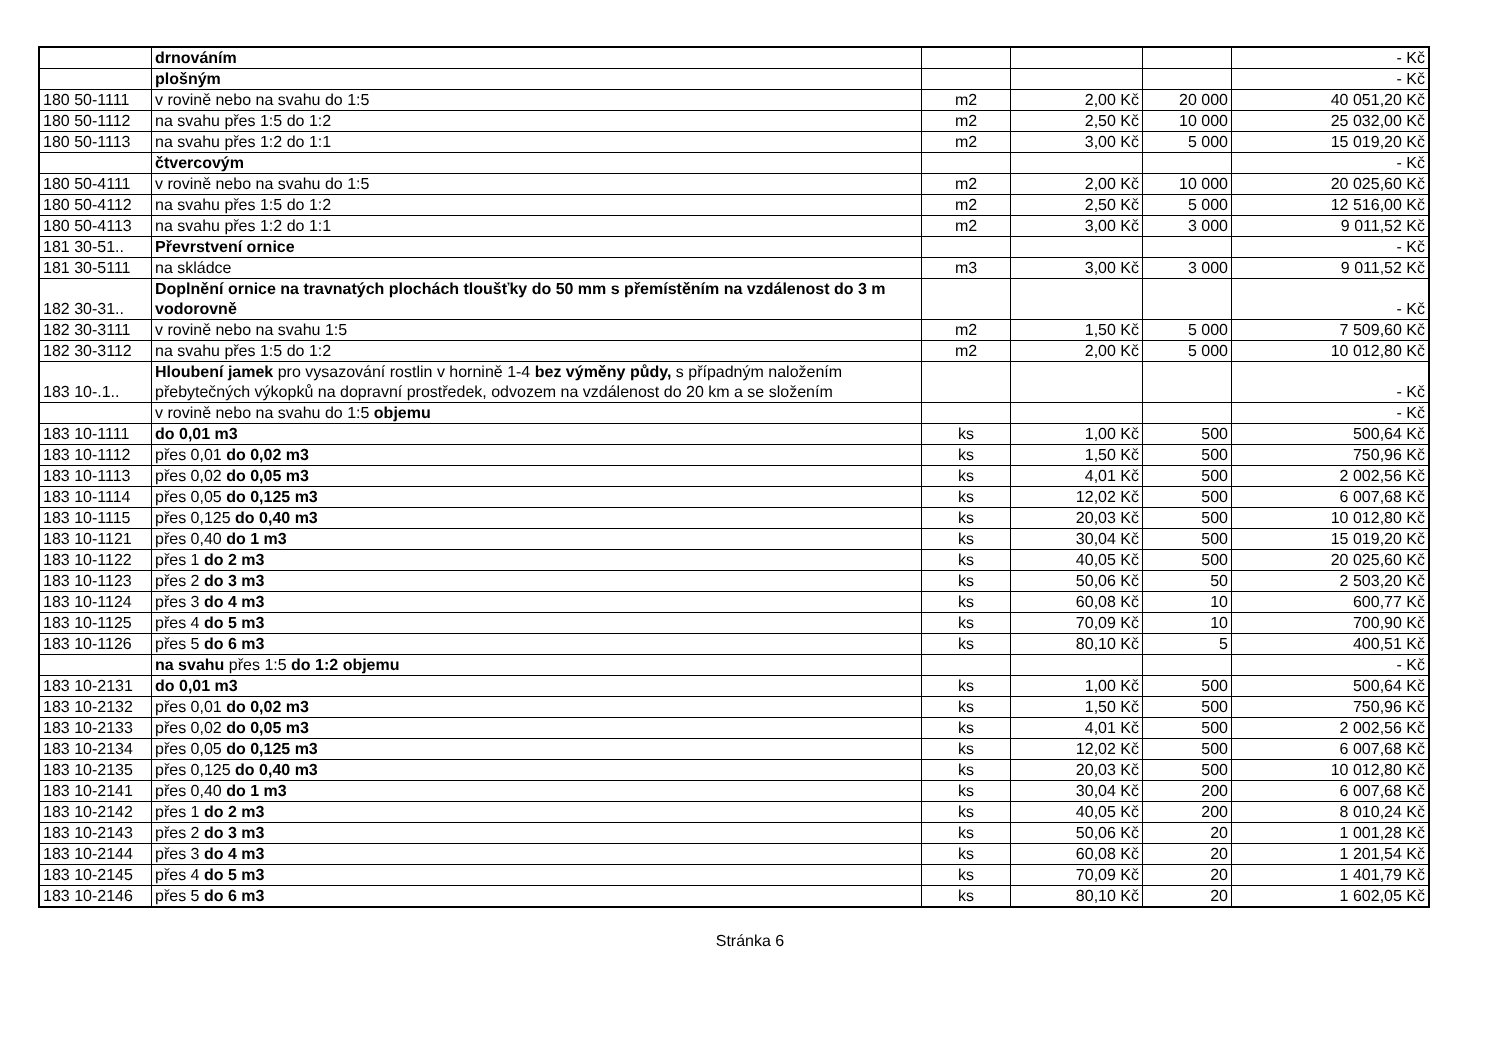| | drnováním | | | | - Kč |
| | plošným | | | | - Kč |
| 180 50-1111 | v rovině nebo na svahu do 1:5 | m2 | 2,00 Kč | 20 000 | 40 051,20 Kč |
| 180 50-1112 | na svahu přes 1:5 do 1:2 | m2 | 2,50 Kč | 10 000 | 25 032,00 Kč |
| 180 50-1113 | na svahu přes 1:2 do 1:1 | m2 | 3,00 Kč | 5 000 | 15 019,20 Kč |
| | čtvercovým | | | | - Kč |
| 180 50-4111 | v rovině nebo na svahu do 1:5 | m2 | 2,00 Kč | 10 000 | 20 025,60 Kč |
| 180 50-4112 | na svahu přes 1:5 do 1:2 | m2 | 2,50 Kč | 5 000 | 12 516,00 Kč |
| 180 50-4113 | na svahu přes 1:2 do 1:1 | m2 | 3,00 Kč | 3 000 | 9 011,52 Kč |
| 181 30-51.. | Převrstvení ornice | | | | - Kč |
| 181 30-5111 | na skládce | m3 | 3,00 Kč | 3 000 | 9 011,52 Kč |
| 182 30-31.. | Doplnění ornice na travnatých plochách tloušťky do 50 mm s přemístěním na vzdálenost do 3 m vodorovně | | | | - Kč |
| 182 30-3111 | v rovině nebo na svahu 1:5 | m2 | 1,50 Kč | 5 000 | 7 509,60 Kč |
| 182 30-3112 | na svahu přes 1:5 do 1:2 | m2 | 2,00 Kč | 5 000 | 10 012,80 Kč |
| 183 10-.1.. | Hloubení jamek pro vysazování rostlin v hornině 1-4 bez výměny půdy, s případným naložením přebytečných výkopků na dopravní prostředek, odvozem na vzdálenost do 20 km a se složením | | | | - Kč |
| | v rovině nebo na svahu do 1:5 objemu | | | | - Kč |
| 183 10-1111 | do 0,01 m3 | ks | 1,00 Kč | 500 | 500,64 Kč |
| 183 10-1112 | přes 0,01 do 0,02 m3 | ks | 1,50 Kč | 500 | 750,96 Kč |
| 183 10-1113 | přes 0,02 do 0,05 m3 | ks | 4,01 Kč | 500 | 2 002,56 Kč |
| 183 10-1114 | přes 0,05 do 0,125 m3 | ks | 12,02 Kč | 500 | 6 007,68 Kč |
| 183 10-1115 | přes 0,125 do 0,40 m3 | ks | 20,03 Kč | 500 | 10 012,80 Kč |
| 183 10-1121 | přes 0,40 do 1 m3 | ks | 30,04 Kč | 500 | 15 019,20 Kč |
| 183 10-1122 | přes 1 do 2 m3 | ks | 40,05 Kč | 500 | 20 025,60 Kč |
| 183 10-1123 | přes 2 do 3 m3 | ks | 50,06 Kč | 50 | 2 503,20 Kč |
| 183 10-1124 | přes 3 do 4 m3 | ks | 60,08 Kč | 10 | 600,77 Kč |
| 183 10-1125 | přes 4 do 5 m3 | ks | 70,09 Kč | 10 | 700,90 Kč |
| 183 10-1126 | přes 5 do 6 m3 | ks | 80,10 Kč | 5 | 400,51 Kč |
| | na svahu přes 1:5 do 1:2 objemu | | | | - Kč |
| 183 10-2131 | do 0,01 m3 | ks | 1,00 Kč | 500 | 500,64 Kč |
| 183 10-2132 | přes 0,01 do 0,02 m3 | ks | 1,50 Kč | 500 | 750,96 Kč |
| 183 10-2133 | přes 0,02 do 0,05 m3 | ks | 4,01 Kč | 500 | 2 002,56 Kč |
| 183 10-2134 | přes 0,05 do 0,125 m3 | ks | 12,02 Kč | 500 | 6 007,68 Kč |
| 183 10-2135 | přes 0,125 do 0,40 m3 | ks | 20,03 Kč | 500 | 10 012,80 Kč |
| 183 10-2141 | přes 0,40 do 1 m3 | ks | 30,04 Kč | 200 | 6 007,68 Kč |
| 183 10-2142 | přes 1 do 2 m3 | ks | 40,05 Kč | 200 | 8 010,24 Kč |
| 183 10-2143 | přes 2 do 3 m3 | ks | 50,06 Kč | 20 | 1 001,28 Kč |
| 183 10-2144 | přes 3 do 4 m3 | ks | 60,08 Kč | 20 | 1 201,54 Kč |
| 183 10-2145 | přes 4 do 5 m3 | ks | 70,09 Kč | 20 | 1 401,79 Kč |
| 183 10-2146 | přes 5 do 6 m3 | ks | 80,10 Kč | 20 | 1 602,05 Kč |
Stránka 6